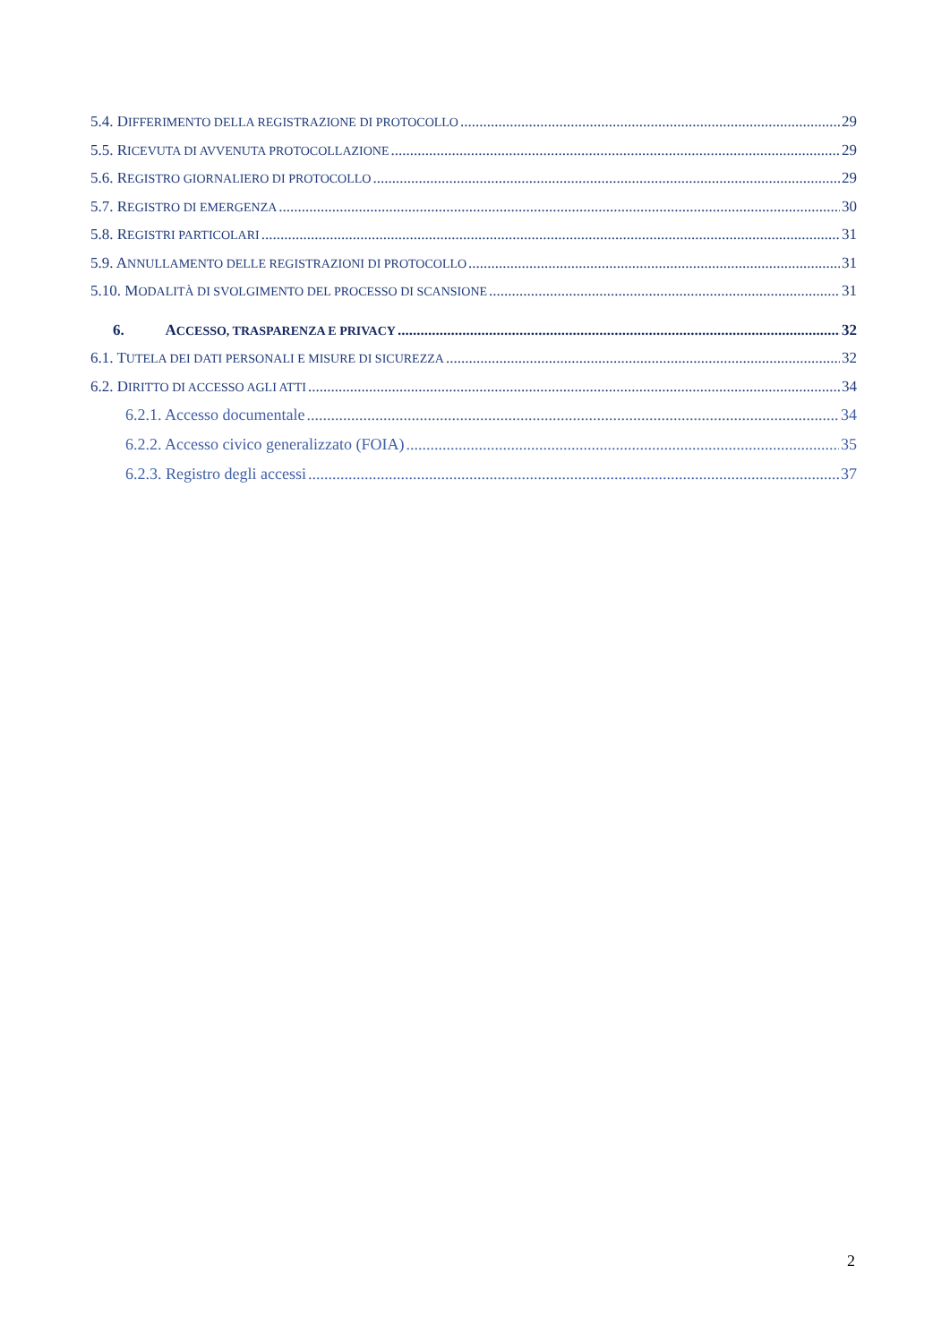5.4. DIFFERIMENTO DELLA REGISTRAZIONE DI PROTOCOLLO 29
5.5. RICEVUTA DI AVVENUTA PROTOCOLLAZIONE 29
5.6. REGISTRO GIORNALIERO DI PROTOCOLLO 29
5.7. REGISTRO DI EMERGENZA 30
5.8. REGISTRI PARTICOLARI 31
5.9. ANNULLAMENTO DELLE REGISTRAZIONI DI PROTOCOLLO 31
5.10. MODALITÀ DI SVOLGIMENTO DEL PROCESSO DI SCANSIONE 31
6. ACCESSO, TRASPARENZA E PRIVACY 32
6.1. TUTELA DEI DATI PERSONALI E MISURE DI SICUREZZA 32
6.2. DIRITTO DI ACCESSO AGLI ATTI 34
6.2.1. Accesso documentale 34
6.2.2. Accesso civico generalizzato (FOIA) 35
6.2.3. Registro degli accessi 37
2